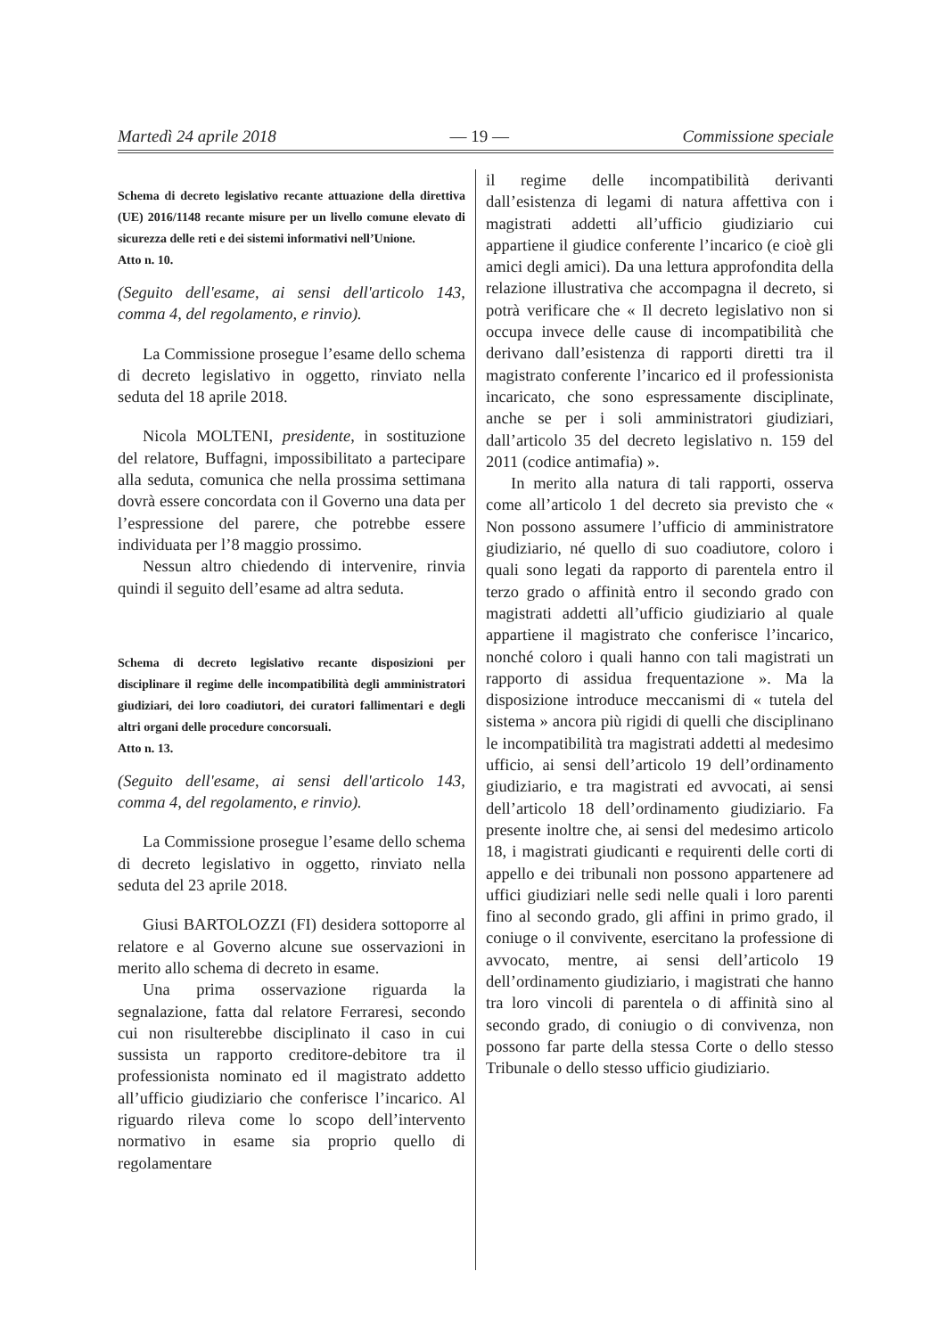Martedì 24 aprile 2018 — 19 — Commissione speciale
Schema di decreto legislativo recante attuazione della direttiva (UE) 2016/1148 recante misure per un livello comune elevato di sicurezza delle reti e dei sistemi informativi nell’Unione.
Atto n. 10.
(Seguito dell'esame, ai sensi dell'articolo 143, comma 4, del regolamento, e rinvio).
La Commissione prosegue l’esame dello schema di decreto legislativo in oggetto, rinviato nella seduta del 18 aprile 2018.
Nicola MOLTENI, presidente, in sostituzione del relatore, Buffagni, impossibilitato a partecipare alla seduta, comunica che nella prossima settimana dovrà essere concordata con il Governo una data per l’espressione del parere, che potrebbe essere individuata per l’8 maggio prossimo.
Nessun altro chiedendo di intervenire, rinvia quindi il seguito dell’esame ad altra seduta.
Schema di decreto legislativo recante disposizioni per disciplinare il regime delle incompatibilità degli amministratori giudiziari, dei loro coadiutori, dei curatori fallimentari e degli altri organi delle procedure concorsuali.
Atto n. 13.
(Seguito dell'esame, ai sensi dell'articolo 143, comma 4, del regolamento, e rinvio).
La Commissione prosegue l’esame dello schema di decreto legislativo in oggetto, rinviato nella seduta del 23 aprile 2018.
Giusi BARTOLOZZI (FI) desidera sottoporre al relatore e al Governo alcune sue osservazioni in merito allo schema di decreto in esame.
Una prima osservazione riguarda la segnalazione, fatta dal relatore Ferraresi, secondo cui non risulterebbe disciplinato il caso in cui sussista un rapporto creditore-debitore tra il professionista nominato ed il magistrato addetto all’ufficio giudiziario che conferisce l’incarico. Al riguardo rileva come lo scopo dell’intervento normativo in esame sia proprio quello di regolamentare
il regime delle incompatibilità derivanti dall’esistenza di legami di natura affettiva con i magistrati addetti all’ufficio giudiziario cui appartiene il giudice conferente l’incarico (e cioè gli amici degli amici). Da una lettura approfondita della relazione illustrativa che accompagna il decreto, si potrà verificare che « Il decreto legislativo non si occupa invece delle cause di incompatibilità che derivano dall’esistenza di rapporti diretti tra il magistrato conferente l’incarico ed il professionista incaricato, che sono espressamente disciplinate, anche se per i soli amministratori giudiziari, dall’articolo 35 del decreto legislativo n. 159 del 2011 (codice antimafia) ».
In merito alla natura di tali rapporti, osserva come all’articolo 1 del decreto sia previsto che « Non possono assumere l’ufficio di amministratore giudiziario, né quello di suo coadiutore, coloro i quali sono legati da rapporto di parentela entro il terzo grado o affinità entro il secondo grado con magistrati addetti all’ufficio giudiziario al quale appartiene il magistrato che conferisce l’incarico, nonché coloro i quali hanno con tali magistrati un rapporto di assidua frequentazione ». Ma la disposizione introduce meccanismi di « tutela del sistema » ancora più rigidi di quelli che disciplinano le incompatibilità tra magistrati addetti al medesimo ufficio, ai sensi dell’articolo 19 dell’ordinamento giudiziario, e tra magistrati ed avvocati, ai sensi dell’articolo 18 dell’ordinamento giudiziario. Fa presente inoltre che, ai sensi del medesimo articolo 18, i magistrati giudicanti e requirenti delle corti di appello e dei tribunali non possono appartenere ad uffici giudiziari nelle sedi nelle quali i loro parenti fino al secondo grado, gli affini in primo grado, il coniuge o il convivente, esercitano la professione di avvocato, mentre, ai sensi dell’articolo 19 dell’ordinamento giudiziario, i magistrati che hanno tra loro vincoli di parentela o di affinità sino al secondo grado, di coniugio o di convivenza, non possono far parte della stessa Corte o dello stesso Tribunale o dello stesso ufficio giudiziario.